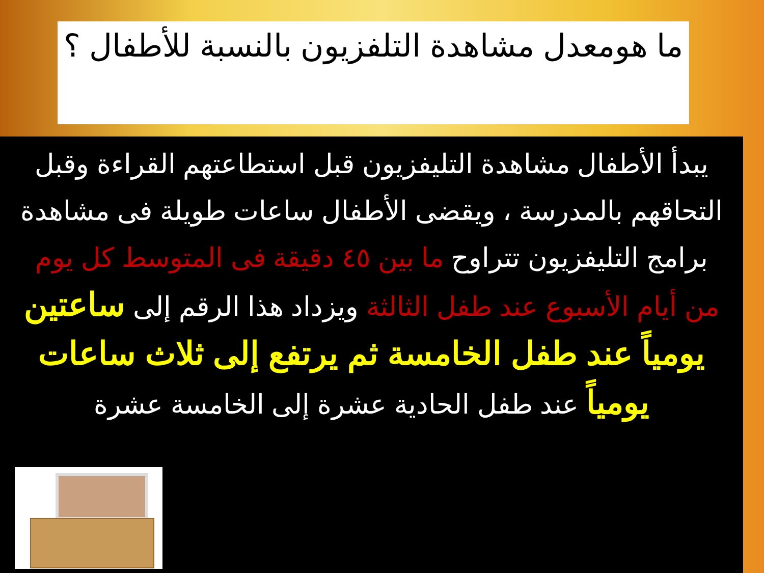ما هومعدل مشاهدة التلفزيون بالنسبة للأطفال ؟
يبدأ الأطفال مشاهدة التليفزيون قبل استطاعتهم القراءة وقبل التحاقهم بالمدرسة ، ويقضى الأطفال ساعات طويلة فى مشاهدة برامج التليفزيون تتراوح ما بين ٤٥ دقيقة فى المتوسط كل يوم من أيام الأسبوع عند طفل الثالثة ويزداد هذا الرقم إلى ساعتين يومياً عند طفل الخامسة ثم يرتفع إلى ثلاث ساعات يومياً عند طفل الحادية عشرة إلى الخامسة عشرة